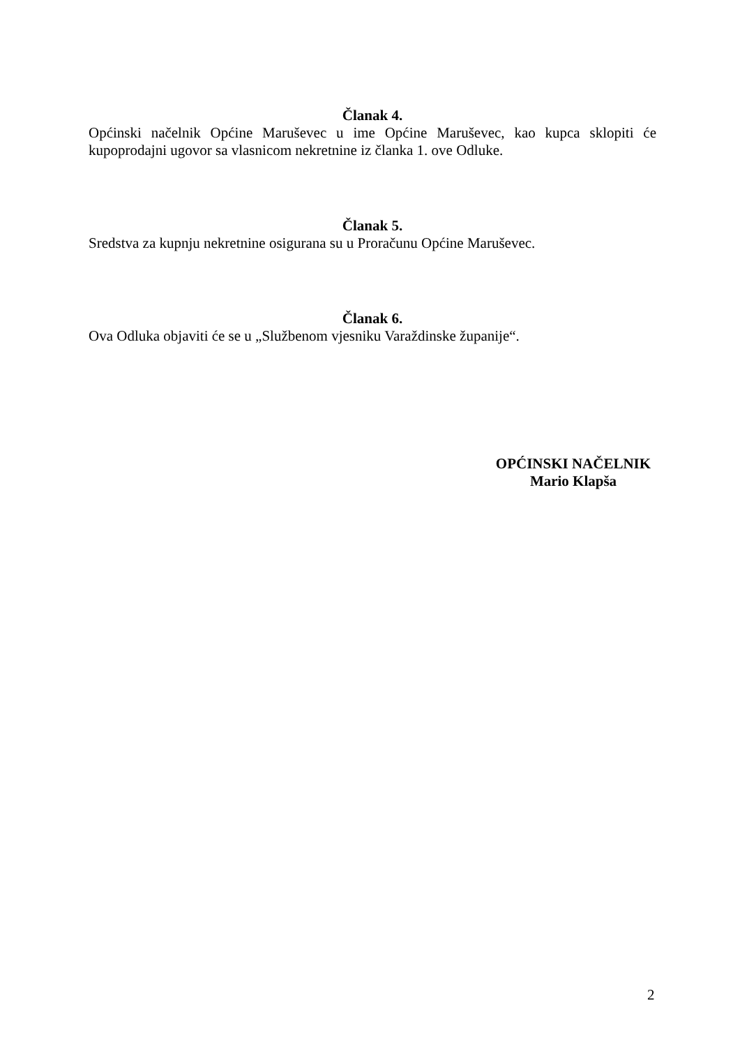Članak 4.
Općinski načelnik Općine Maruševec u ime Općine Maruševec, kao kupca sklopiti će kupoprodajni ugovor sa vlasnicom nekretnine iz članka 1. ove Odluke.
Članak 5.
Sredstva za kupnju nekretnine osigurana su u Proračunu Općine Maruševec.
Članak 6.
Ova Odluka objaviti će se u „Službenom vjesniku Varaždinske županije“.
OPĆINSKI NAČELNIK
Mario Klapša
2